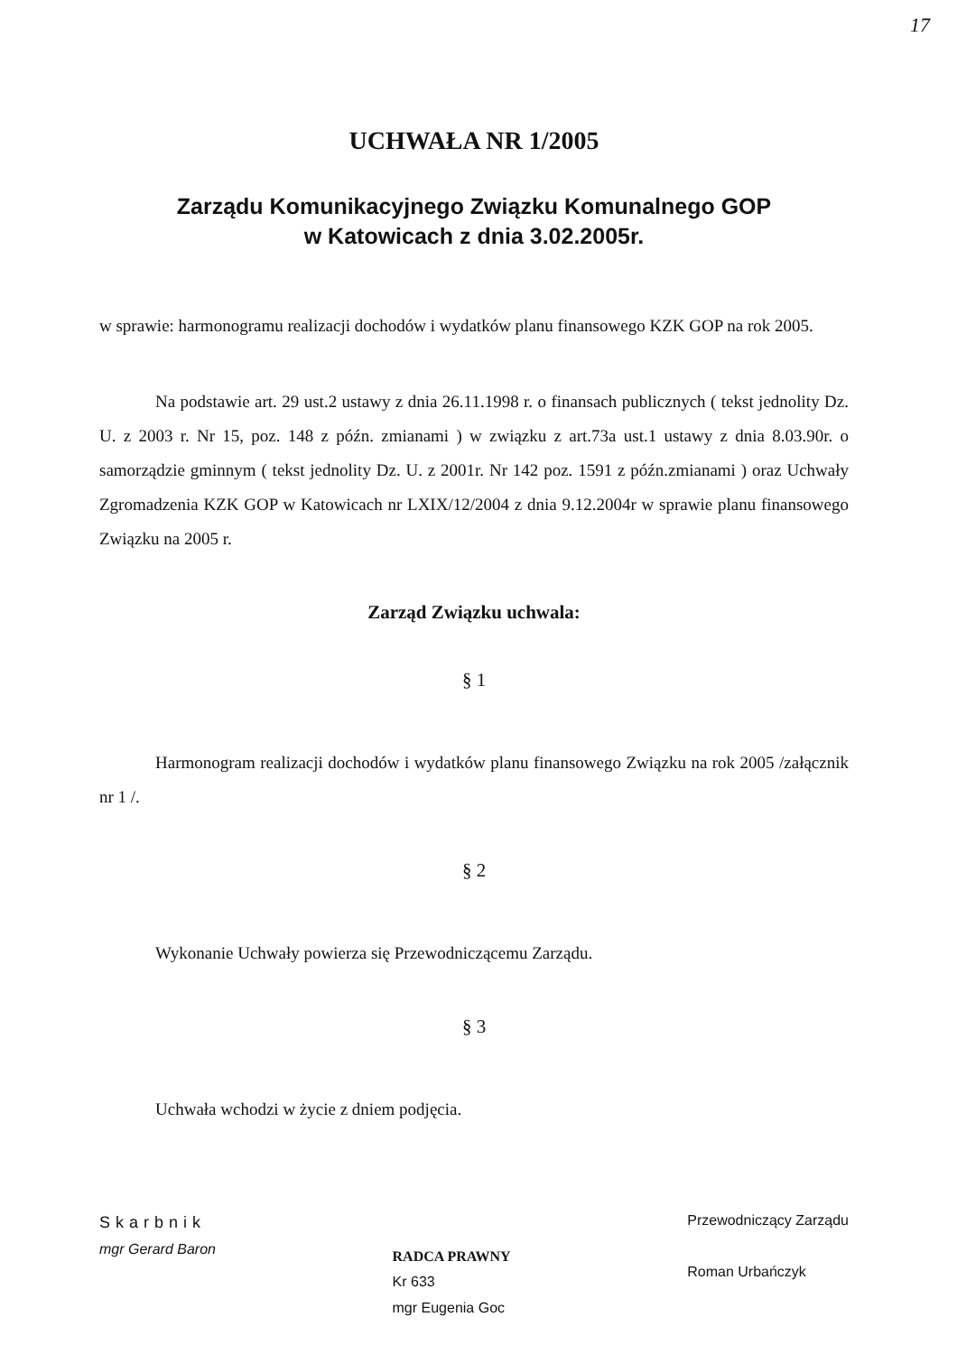17
UCHWAŁA NR 1/2005
Zarządu Komunikacyjnego Związku Komunalnego GOP
w Katowicach z dnia 3.02.2005r.
w sprawie: harmonogramu realizacji dochodów i wydatków planu finansowego KZK GOP na rok 2005.
Na podstawie art. 29 ust.2 ustawy z dnia 26.11.1998 r. o finansach publicznych ( tekst jednolity Dz. U. z 2003 r. Nr 15, poz. 148 z późn. zmianami ) w związku z art.73a ust.1 ustawy z dnia 8.03.90r. o samorządzie gminnym ( tekst jednolity Dz. U. z 2001r. Nr 142 poz. 1591 z późn.zmianami ) oraz Uchwały Zgromadzenia KZK GOP w Katowicach nr LXIX/12/2004 z dnia 9.12.2004r w sprawie planu finansowego Związku na 2005 r.
Zarząd Związku uchwala:
§ 1
Harmonogram realizacji dochodów i wydatków planu finansowego Związku na rok 2005 /załącznik nr 1 /.
§ 2
Wykonanie Uchwały powierza się Przewodniczącemu Zarządu.
§ 3
Uchwała wchodzi w życie z dniem podjęcia.
Skarbnik
mgr Gerard Baron
RADCA PRAWNY
Kr 633
mgr Eugenia Goc
Przewodniczący Zarządu
Roman Urbańczyk